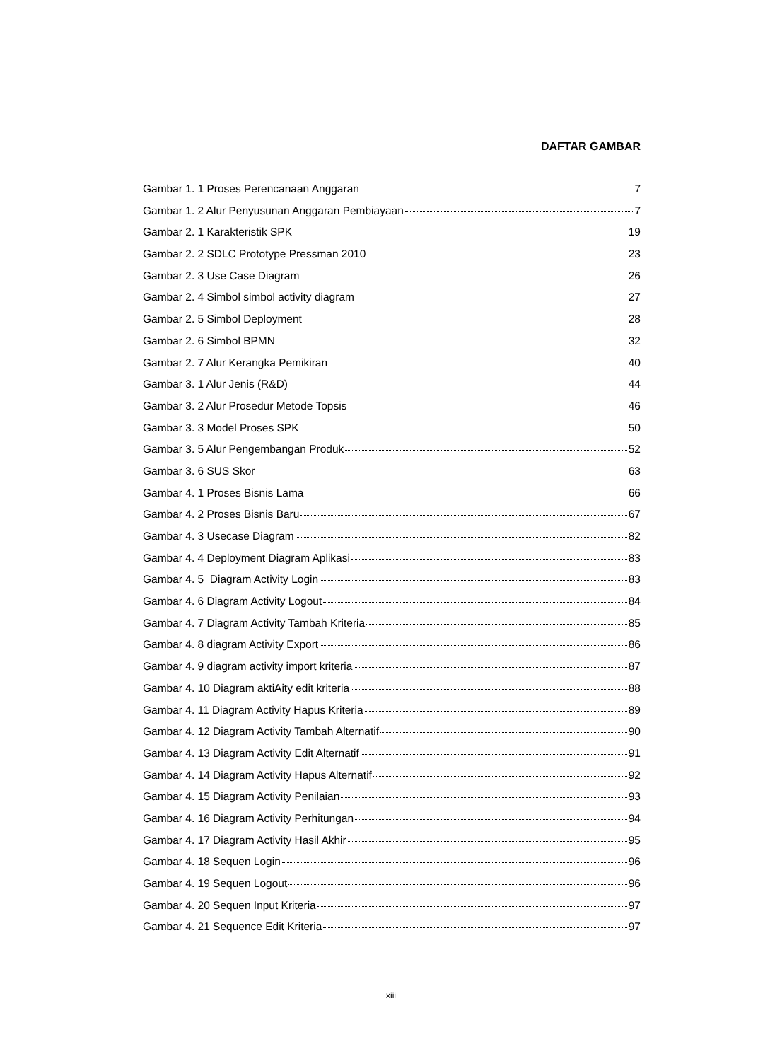DAFTAR GAMBAR
Gambar 1. 1 Proses Perencanaan Anggaran 7
Gambar 1. 2 Alur Penyusunan Anggaran Pembiayaan 7
Gambar 2. 1 Karakteristik SPK 19
Gambar 2. 2 SDLC Prototype Pressman 2010 23
Gambar 2. 3 Use Case Diagram 26
Gambar 2. 4 Simbol simbol activity diagram 27
Gambar 2. 5 Simbol Deployment 28
Gambar 2. 6 Simbol BPMN 32
Gambar 2. 7 Alur Kerangka Pemikiran 40
Gambar 3. 1 Alur Jenis (R&D) 44
Gambar 3. 2 Alur Prosedur Metode Topsis 46
Gambar 3. 3 Model Proses SPK 50
Gambar 3. 5 Alur Pengembangan Produk 52
Gambar 3. 6 SUS Skor 63
Gambar 4. 1 Proses Bisnis Lama 66
Gambar 4. 2 Proses Bisnis Baru 67
Gambar 4. 3 Usecase Diagram 82
Gambar 4. 4 Deployment Diagram Aplikasi 83
Gambar 4. 5 Diagram Activity Login 83
Gambar 4. 6 Diagram Activity Logout 84
Gambar 4. 7 Diagram Activity Tambah Kriteria 85
Gambar 4. 8 diagram Activity Export 86
Gambar 4. 9 diagram activity import kriteria 87
Gambar 4. 10 Diagram aktiAity edit kriteria 88
Gambar 4. 11 Diagram Activity Hapus Kriteria 89
Gambar 4. 12 Diagram Activity Tambah Alternatif 90
Gambar 4. 13 Diagram Activity Edit Alternatif 91
Gambar 4. 14 Diagram Activity Hapus Alternatif 92
Gambar 4. 15 Diagram Activity Penilaian 93
Gambar 4. 16 Diagram Activity Perhitungan 94
Gambar 4. 17 Diagram Activity Hasil Akhir 95
Gambar 4. 18 Sequen Login 96
Gambar 4. 19 Sequen Logout 96
Gambar 4. 20 Sequen Input Kriteria 97
Gambar 4. 21 Sequence Edit Kriteria 97
xiii